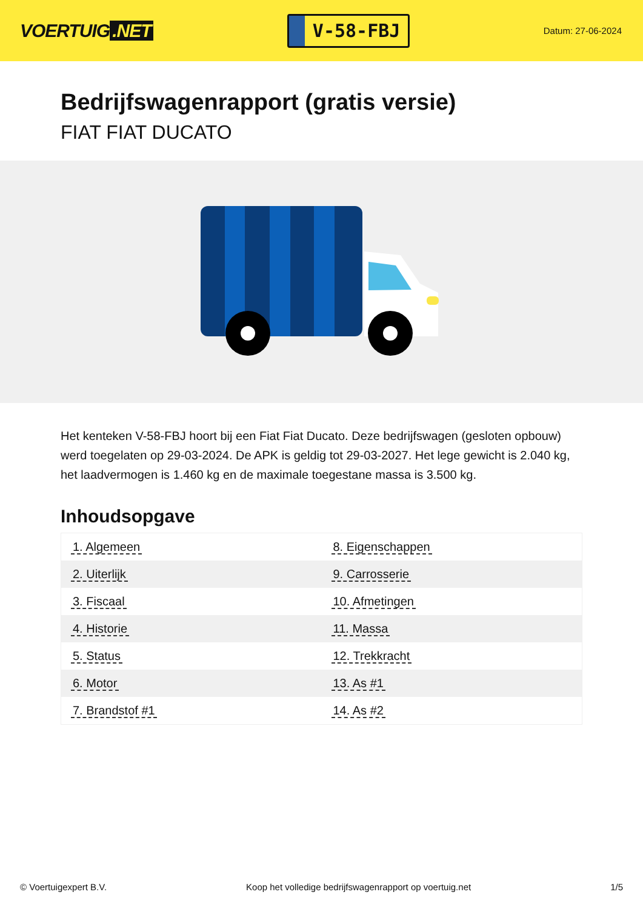VOERTUIG.NET
V-58-FBJ
Datum: 27-06-2024
Bedrijfswagenrapport (gratis versie)
FIAT FIAT DUCATO
Het kenteken V-58-FBJ hoort bij een Fiat Fiat Ducato. Deze bedrijfswagen (gesloten opbouw) werd toegelaten op 29-03-2024. De APK is geldig tot 29-03-2027. Het lege gewicht is 2.040 kg, het laadvermogen is 1.460 kg en de maximale toegestane massa is 3.500 kg.
Inhoudsopgave
| 1. Algemeen | 8. Eigenschappen |
| 2. Uiterlijk | 9. Carrosserie |
| 3. Fiscaal | 10. Afmetingen |
| 4. Historie | 11. Massa |
| 5. Status | 12. Trekkracht |
| 6. Motor | 13. As #1 |
| 7. Brandstof #1 | 14. As #2 |
© Voertuigexpert B.V. Koop het volledige bedrijfswagenrapport op voertuig.net
1/5